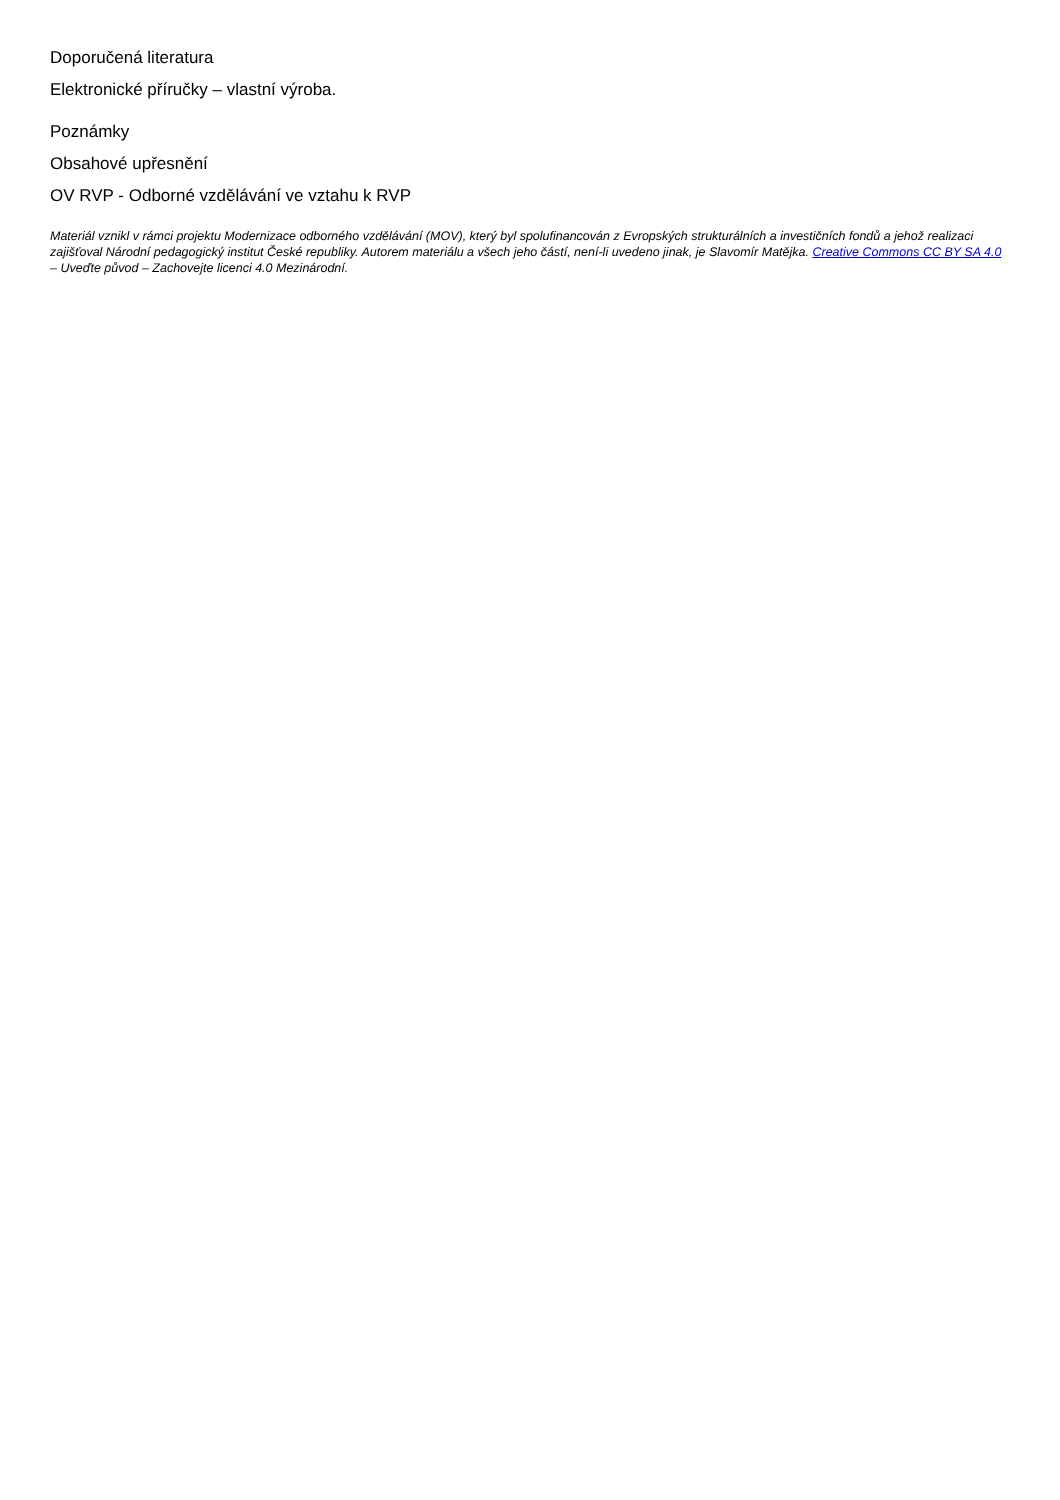Doporučená literatura
Elektronické příručky – vlastní výroba.
Poznámky
Obsahové upřesnění
OV RVP - Odborné vzdělávání ve vztahu k RVP
Materiál vznikl v rámci projektu Modernizace odborného vzdělávání (MOV), který byl spolufinancován z Evropských strukturálních a investičních fondů a jehož realizaci zajišťoval Národní pedagogický institut České republiky. Autorem materiálu a všech jeho částí, není-li uvedeno jinak, je Slavomír Matějka. Creative Commons CC BY SA 4.0 – Uveďte původ – Zachovejte licenci 4.0 Mezinárodní.